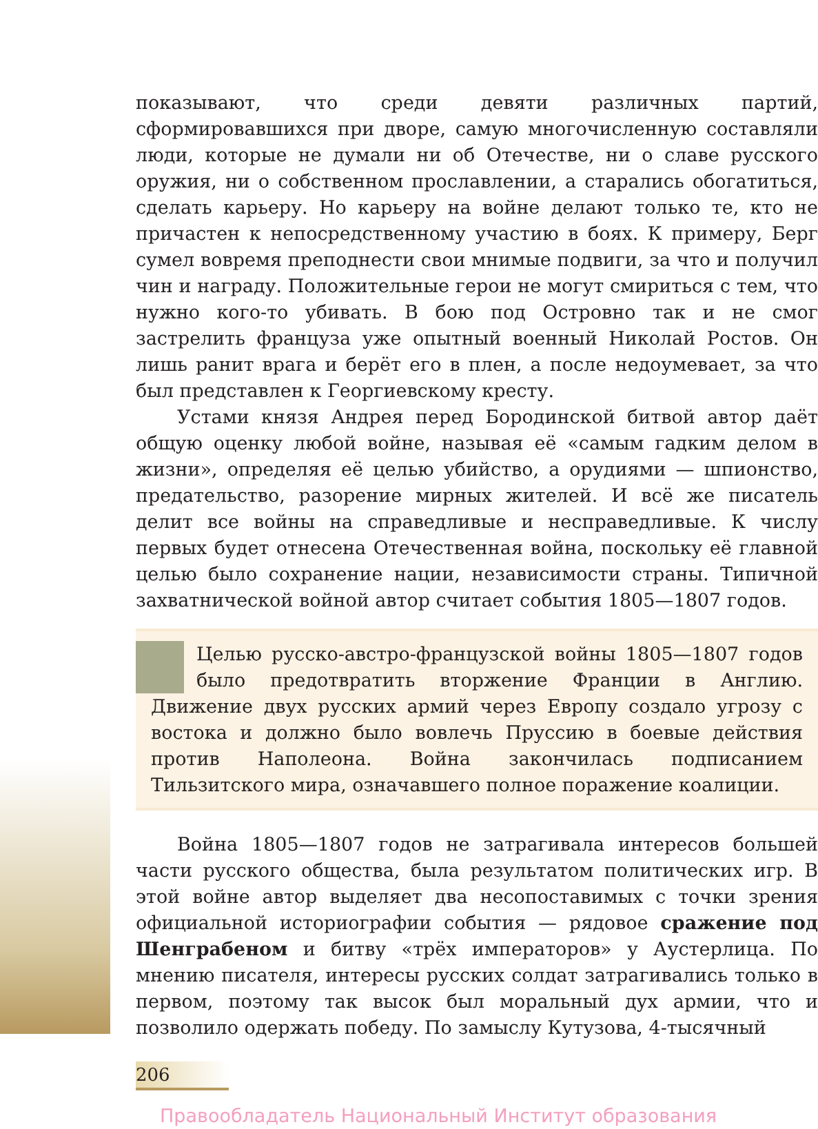показывают, что среди девяти различных партий, сформировавшихся при дворе, самую многочисленную составляли люди, которые не думали ни об Отечестве, ни о славе русского оружия, ни о собственном прославлении, а старались обогатиться, сделать карьеру. Но карьеру на войне делают только те, кто не причастен к непосредственному участию в боях. К примеру, Берг сумел вовремя преподнести свои мнимые подвиги, за что и получил чин и награду. Положительные герои не могут смириться с тем, что нужно кого-то убивать. В бою под Островно так и не смог застрелить француза уже опытный военный Николай Ростов. Он лишь ранит врага и берёт его в плен, а после недоумевает, за что был представлен к Георгиевскому кресту.
Устами князя Андрея перед Бородинской битвой автор даёт общую оценку любой войне, называя её «самым гадким делом в жизни», определяя её целью убийство, а орудиями — шпионство, предательство, разорение мирных жителей. И всё же писатель делит все войны на справедливые и несправедливые. К числу первых будет отнесена Отечественная война, поскольку её главной целью было сохранение нации, независимости страны. Типичной захватнической войной автор считает события 1805—1807 годов.
Целью русско-австро-французской войны 1805—1807 годов было предотвратить вторжение Франции в Англию. Движение двух русских армий через Европу создало угрозу с востока и должно было вовлечь Пруссию в боевые действия против Наполеона. Война закончилась подписанием Тильзитского мира, означавшего полное поражение коалиции.
Война 1805—1807 годов не затрагивала интересов большей части русского общества, была результатом политических игр. В этой войне автор выделяет два несопоставимых с точки зрения официальной историографии события — рядовое сражение под Шенграбеном и битву «трёх императоров» у Аустерлица. По мнению писателя, интересы русских солдат затрагивались только в первом, поэтому так высок был моральный дух армии, что и позволило одержать победу. По замыслу Кутузова, 4-тысячный
206
Правообладатель Национальный Институт образования